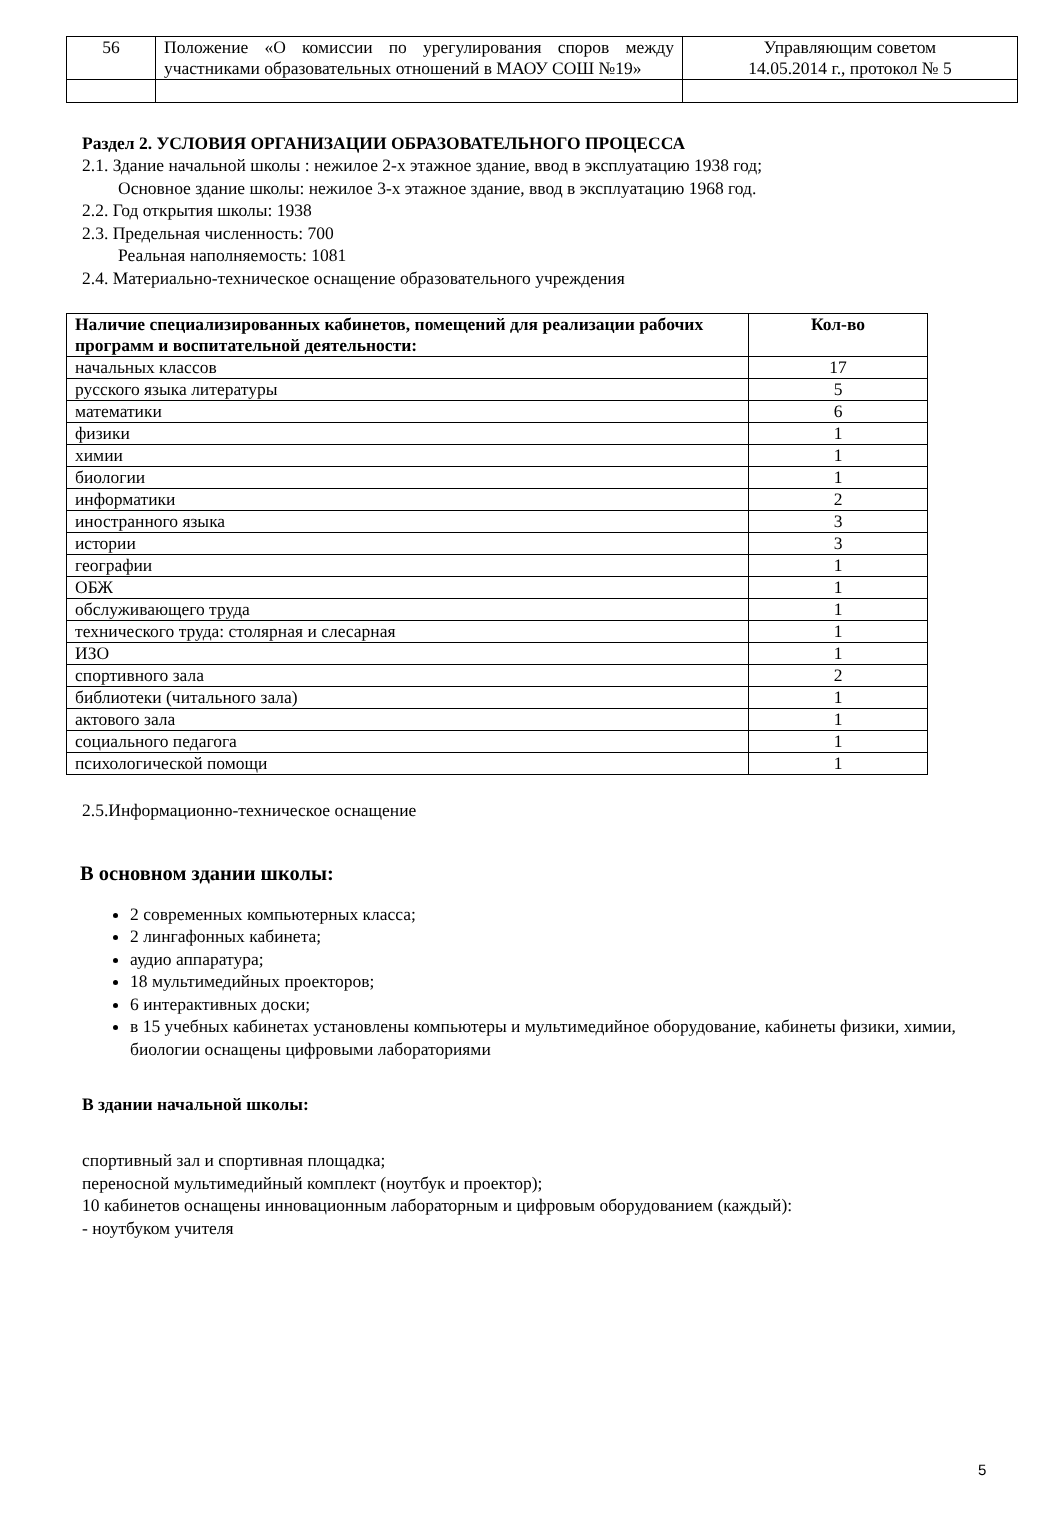| 56 | Положение «О комиссии по урегулирования споров между участниками образовательных отношений в МАОУ СОШ №19» | Управляющим советом 14.05.2014 г., протокол № 5 |
Раздел 2. УСЛОВИЯ ОРГАНИЗАЦИИ ОБРАЗОВАТЕЛЬНОГО ПРОЦЕССА
2.1. Здание начальной школы : нежилое 2-х этажное здание, ввод в эксплуатацию 1938 год;
Основное здание школы: нежилое 3-х этажное здание, ввод в эксплуатацию 1968 год.
2.2. Год открытия школы: 1938
2.3. Предельная численность: 700
Реальная наполняемость: 1081
2.4. Материально-техническое оснащение образовательного учреждения
| Наличие специализированных кабинетов, помещений для реализации рабочих программ и воспитательной деятельности: | Кол-во |
| --- | --- |
| начальных классов | 17 |
| русского языка литературы | 5 |
| математики | 6 |
| физики | 1 |
| химии | 1 |
| биологии | 1 |
| информатики | 2 |
| иностранного языка | 3 |
| истории | 3 |
| географии | 1 |
| ОБЖ | 1 |
| обслуживающего труда | 1 |
| технического труда: столярная и слесарная | 1 |
| ИЗО | 1 |
| спортивного зала | 2 |
| библиотеки (читального зала) | 1 |
| актового зала | 1 |
| социального педагога | 1 |
| психологической помощи | 1 |
2.5.Информационно-техническое оснащение
В основном здании школы:
2 современных компьютерных класса;
2 лингафонных кабинета;
аудио аппаратура;
18 мультимедийных проекторов;
6 интерактивных доски;
в 15 учебных кабинетах установлены компьютеры и мультимедийное оборудование, кабинеты физики, химии, биологии оснащены цифровыми лабораториями
В здании начальной школы:
спортивный зал и спортивная площадка;
переносной мультимедийный комплект (ноутбук и проектор);
10 кабинетов оснащены инновационным лабораторным и цифровым оборудованием (каждый):
- ноутбуком учителя
5